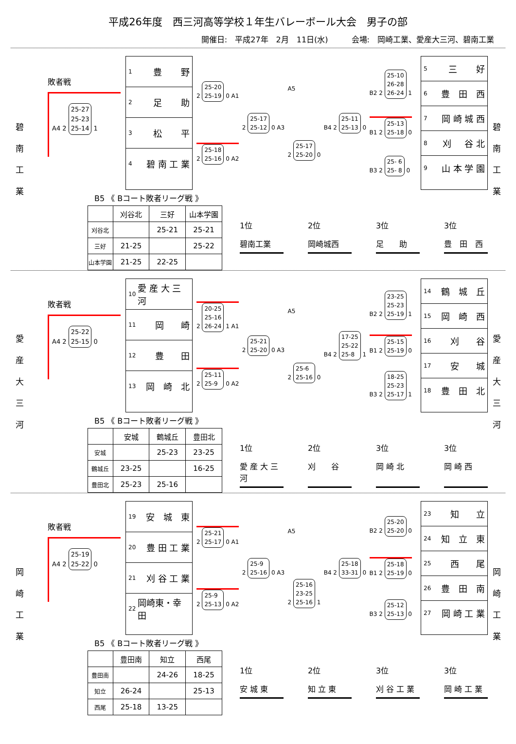平成26年度　西三河高等学校１年生バレーボール大会　男子の部
開催日:　平成27年　2月　11日(水)　　　会場:　岡崎工業、愛産大三河、碧南工業
碧南工業
敗者戦
A4 2 25-27
25-23
25-14 1
1 豊 野
2 足 助
3 松 平
4 碧 南 工 業
2 25-20
25-19 0 A1
2 25-18
25-16 0 A2
2 25-17
25-12 0 A3
A5
2 25-17
25-20 0
B4 2 25-11
25-13 0
B2 2 25-10
26-28
26-24 1
B1 2 25-13
25-18 0
B3 2 25- 6
25- 8 0
5 三 好
6 豊　田　西
7 岡 崎 城 西
8 刈 谷 北
9 山 本 学 園
B5 《 Bコート敗者リーグ戦 》
| | 刈谷北 | 三好 | 山本学園 |
| --- | --- | --- | --- |
| 刈谷北 | | 25-21 | 25-21 |
| 三好 | 21-25 | | 25-22 |
| 山本学園 | 21-25 | 22-25 | |
1位
碧南工業
2位
岡崎城西
3位
足　　助
3位
豊　田　西
碧南工業
愛産大三河
敗者戦
A4 2 25-22
25-15 0
10 愛 産 大 三 河
11 岡 崎
12 豊 田
13 岡　崎　北
2 20-25
25-16
26-24 1 A1
2 25-11
25-9 0 A2
2 25-21
25-20 0 A3
A5
2 25-6
25-16 0
B4 2 17-25
25-22
25-8 1
B2 2 23-25
25-23
25-19 1
B1 2 25-15
25-19 0
B3 2 18-25
25-23
25-17 1
14 鶴　城　丘
15 岡　崎　西
16 刈 谷
17 安 城
18 豊　田　北
B5 《 Bコート敗者リーグ戦 》
| | 安城 | 鶴城丘 | 豊田北 |
| --- | --- | --- | --- |
| 安城 | | 25-23 | 23-25 |
| 鶴城丘 | 23-25 | | 16-25 |
| 豊田北 | 25-23 | 25-16 | |
1位
愛 産 大 三 河
2位
刈　　谷
3位
岡 崎 北
3位
岡 崎 西
愛産大三河
岡崎工業
敗者戦
A4 2 25-19
25-22 0
19 安　城　東
20 豊 田 工 業
21 刈 谷 工 業
22 岡崎東・幸田
2 25-21
25-17 0 A1
2 25-9
25-13 0 A2
2 25-9
25-16 0 A3
A5
2 25-16
23-25
25-16 1
B4 2 25-18
33-31 0
B2 2 25-20
25-20 0
B1 2 25-18
25-19 0
B3 2 25-12
25-13 0
23 知 立
24 知　立　東
25 西 尾
26 豊　田　南
27 岡 崎 工 業
B5 《 Bコート敗者リーグ戦 》
| | 豊田南 | 知立 | 西尾 |
| --- | --- | --- | --- |
| 豊田南 | | 24-26 | 18-25 |
| 知立 | 26-24 | | 25-13 |
| 西尾 | 25-18 | 13-25 | |
1位
安 城 東
2位
知 立 東
3位
刈 谷 工 業
3位
岡 崎 工 業
岡崎工業